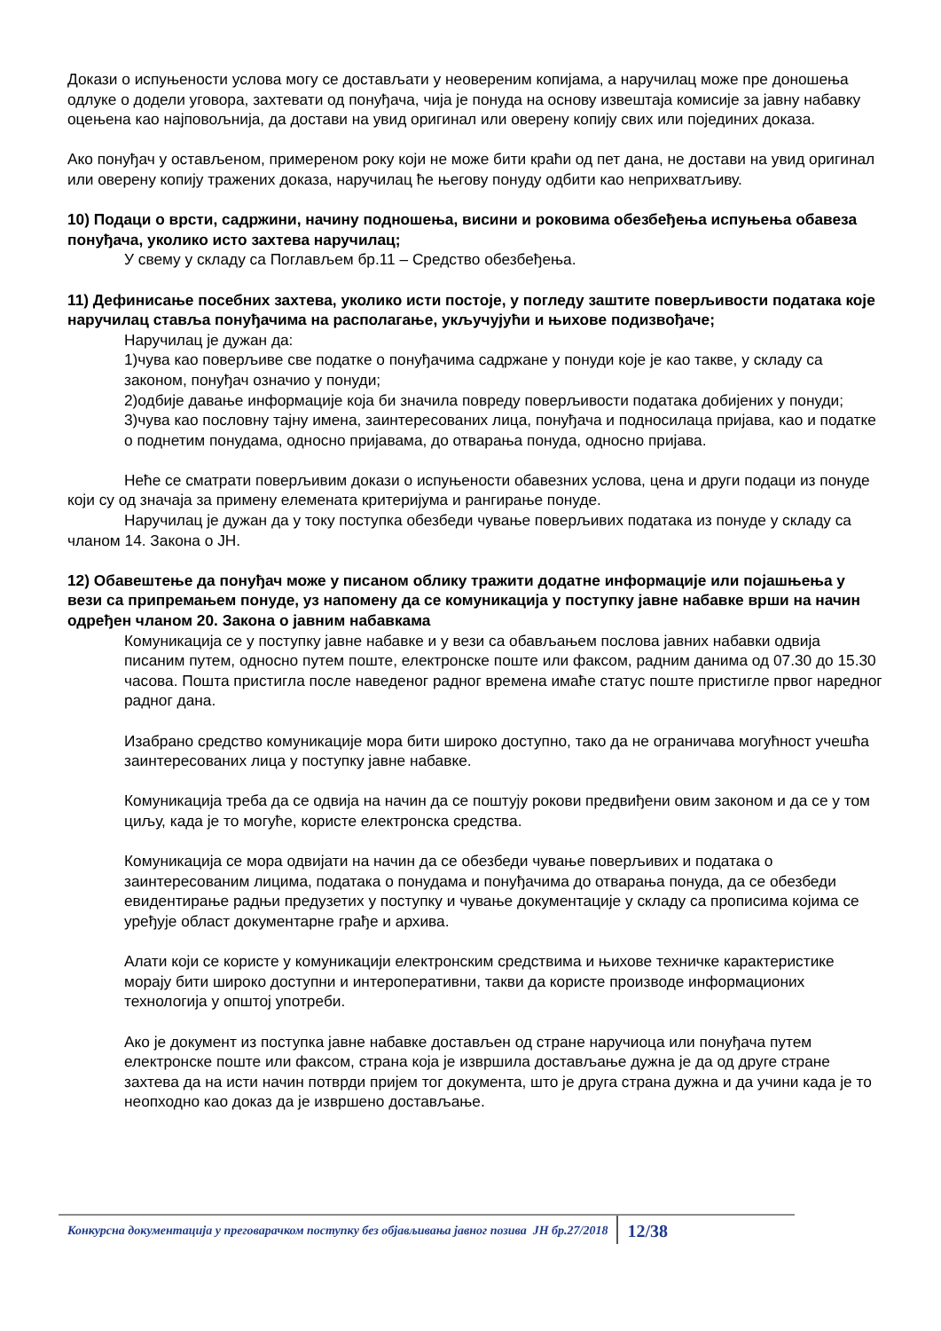Докази о испуњености услова могу се достављати у неовереним копијама, а наручилац може пре доношења одлуке о додели уговора, захтевати од понуђача, чија је понуда на основу извештаја комисије за јавну набавку оцењена као најповољнија, да достави на увид оригинал или оверену копију свих или појединих доказа.
Ако понуђач у остављеном, примереном року који не може бити краћи од пет дана, не достави на увид оригинал или оверену копију тражених доказа, наручилац ће његову понуду одбити као неприхватљиву.
10) Подаци о врсти, садржини, начину подношења, висини и роковима обезбеђења испуњења обавеза понуђача, уколико исто захтева наручилац;
У свему у складу са Поглављем бр.11 – Средство обезбеђења.
11) Дефинисање посебних захтева, уколико исти постоје, у погледу заштите поверљивости података које наручилац ставља понуђачима на располагање, укључујући и њихове подизвођаче;
Наручилац је дужан да:
1)чува као поверљиве све податке о понуђачима садржане у понуди које је као такве, у складу са законом, понуђач означио у понуди;
2)одбије давање информације која би значила повреду поверљивости података добијених у понуди;
3)чува као пословну тајну имена, заинтересованих лица, понуђача и подносилаца пријава, као и податке о поднетим понудама, односно пријавама, до отварања понуда, односно пријава.
Неће се сматрати поверљивим докази о испуњености обавезних услова, цена и други подаци из понуде који су од значаја за примену елемената критеријума и рангирање понуде.
Наручилац је дужан да у току поступка обезбеди чување поверљивих података из понуде у складу са чланом 14. Закона о ЈН.
12) Обавештење да понуђач може у писаном облику тражити додатне информације или појашњења у вези са припремањем понуде, уз напомену да се комуникација у поступку јавне набавке врши на начин одређен чланом 20. Закона о јавним набавкама
Комуникација се у поступку јавне набавке и у вези са обављањем послова јавних набавки одвија писаним путем, односно путем поште, електронске поште или факсом, радним данима од 07.30 до 15.30 часова. Пошта пристигла после наведеног радног времена имаће статус поште пристигле првог наредног радног дана.
Изабрано средство комуникације мора бити широко доступно, тако да не ограничава могућност учешћа заинтересованих лица у поступку јавне набавке.
Комуникација треба да се одвија на начин да се поштују рокови предвиђени овим законом и да се у том циљу, када је то могуће, користе електронска средства.
Комуникација се мора одвијати на начин да се обезбеди чување поверљивих и података о заинтересованим лицима, података о понудама и понуђачима до отварања понуда, да се обезбеди евидентирање радњи предузетих у поступку и чување документације у складу са прописима којима се уређује област документарне грађе и архива.
Алати који се користе у комуникацији електронским средствима и њихове техничке карактеристике морају бити широко доступни и интероперативни, такви да користе производе информационих технологија у општој употреби.
Ако је документ из поступка јавне набавке достављен од стране наручиоца или понуђача путем електронске поште или факсом, страна која је извршила достављање дужна је да од друге стране захтева да на исти начин потврди пријем тог документа, што је друга страна дужна и да учини када је то неопходно као доказ да је извршено достављање.
Конкурсна документација у преговарачком поступку без објављивања јавног позива ЈН бр.27/2018
12/38